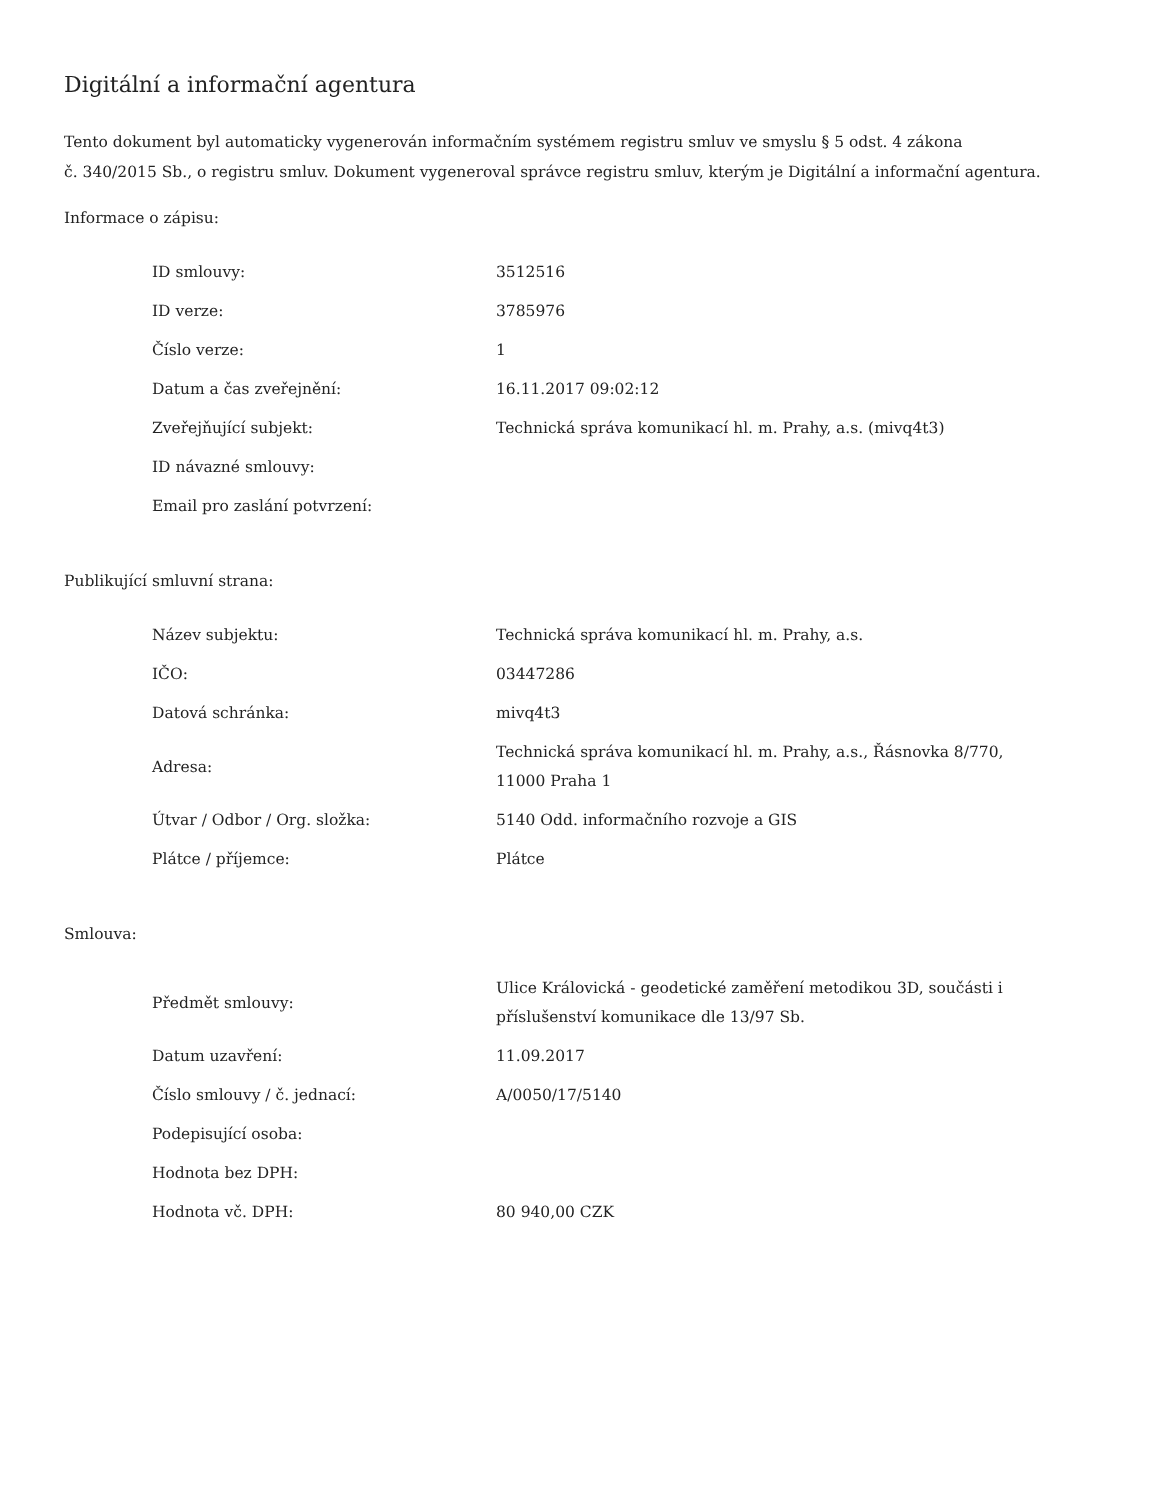Digitální a informační agentura
Tento dokument byl automaticky vygenerován informačním systémem registru smluv ve smyslu § 5 odst. 4 zákona
č. 340/2015 Sb., o registru smluv. Dokument vygeneroval správce registru smluv, kterým je Digitální a informační agentura.
Informace o zápisu:
| ID smlouvy: | 3512516 |
| ID verze: | 3785976 |
| Číslo verze: | 1 |
| Datum a čas zveřejnění: | 16.11.2017 09:02:12 |
| Zveřejňující subjekt: | Technická správa komunikací hl. m. Prahy, a.s. (mivq4t3) |
| ID návazné smlouvy: | |
| Email pro zaslání potvrzení: | |
Publikující smluvní strana:
| Název subjektu: | Technická správa komunikací hl. m. Prahy, a.s. |
| IČO: | 03447286 |
| Datová schránka: | mivq4t3 |
| Adresa: | Technická správa komunikací hl. m. Prahy, a.s., Řásnovka 8/770, 11000 Praha 1 |
| Útvar / Odbor / Org. složka: | 5140 Odd. informačního rozvoje a GIS |
| Plátce / příjemce: | Plátce |
Smlouva:
| Předmět smlouvy: | Ulice Královická - geodetické zaměření metodikou 3D, součásti i příslušenství komunikace dle 13/97 Sb. |
| Datum uzavření: | 11.09.2017 |
| Číslo smlouvy / č. jednací: | A/0050/17/5140 |
| Podepisující osoba: | |
| Hodnota bez DPH: | |
| Hodnota vč. DPH: | 80 940,00 CZK |